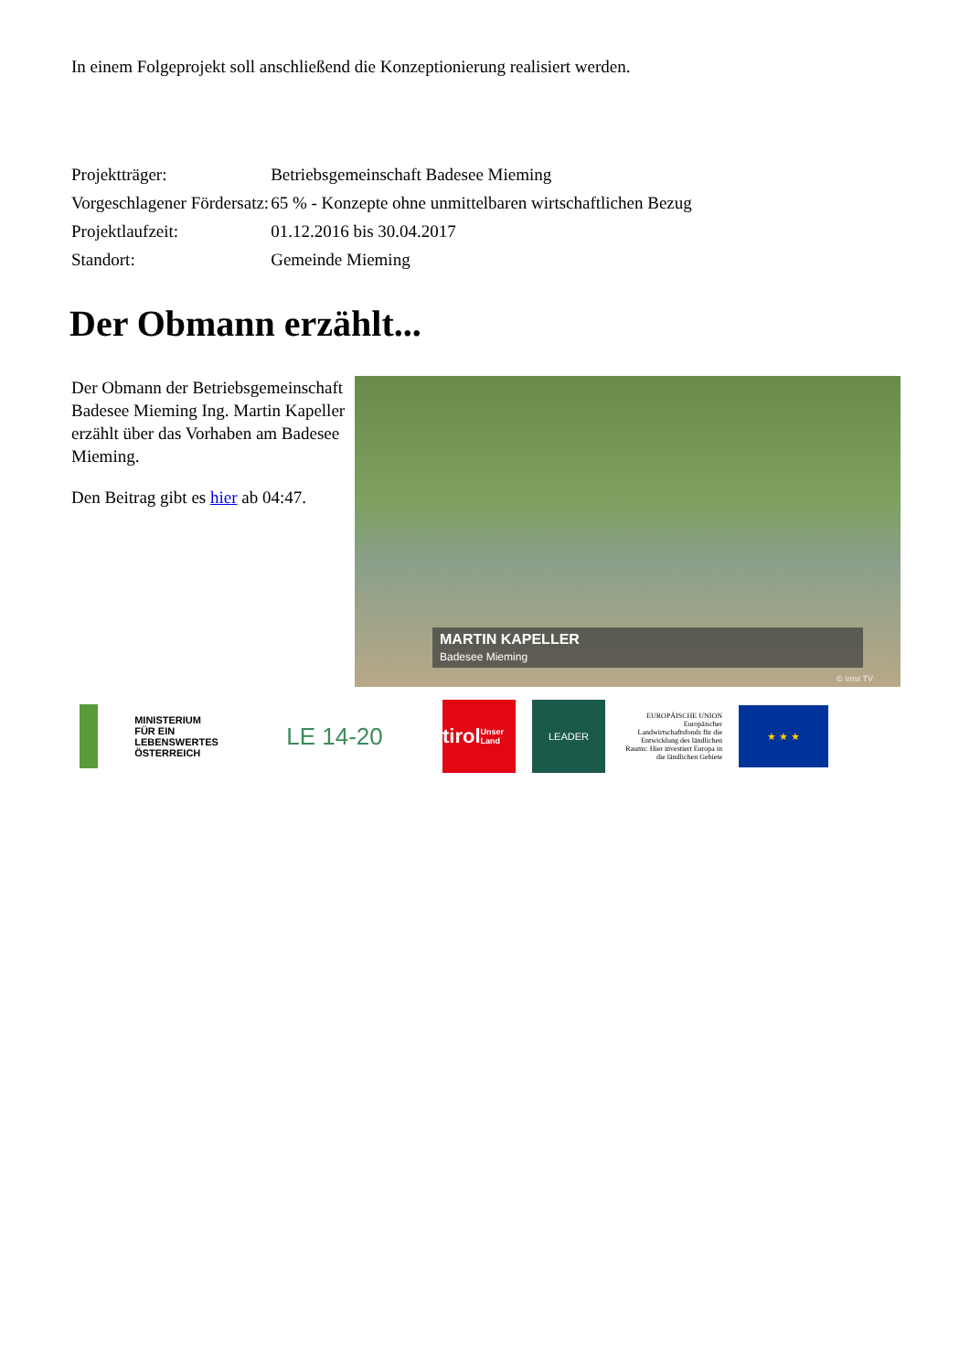In einem Folgeprojekt soll anschließend die Konzeptionierung realisiert werden.
| Projektträger: | Betriebsgemeinschaft Badesee Mieming |
| Vorgeschlagener Fördersatz: | 65 % - Konzepte ohne unmittelbaren wirtschaftlichen Bezug |
| Projektlaufzeit: | 01.12.2016 bis 30.04.2017 |
| Standort: | Gemeinde Mieming |
Der Obmann erzählt...
Der Obmann der Betriebsgemeinschaft Badesee Mieming Ing. Martin Kapeller erzählt über das Vorhaben am Badesee Mieming.
Den Beitrag gibt es hier ab 04:47.
MARTIN KAPELLER
Badesee Mieming
© Imst TV
MINISTERIUM
FÜR EIN
LEBENSWERTES
ÖSTERREICH
LE 14-20
tirol
Unser Land
LEADER
EUROPÄISCHE UNION
Europäischer Landwirtschaftsfonds für die Entwicklung des ländlichen Raums: Hier investiert Europa in die ländlichen Gebiete
★ ★ ★